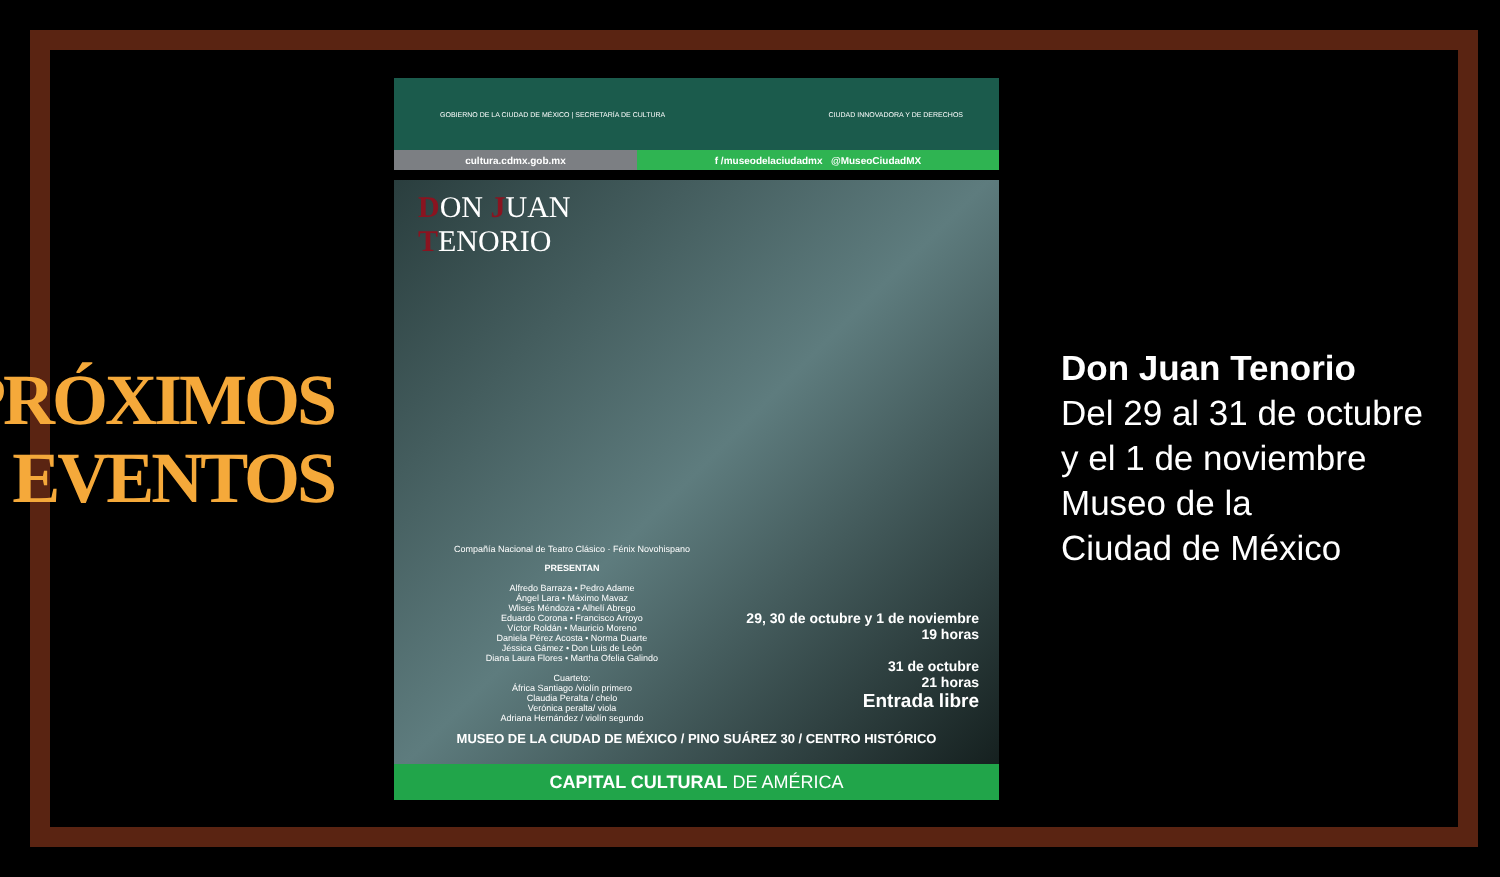PRÓXIMOS
EVENTOS
GOBIERNO DE LA CIUDAD DE MÉXICO | SECRETARÍA DE CULTURA CIUDAD INNOVADORA Y DE DERECHOS
cultura.cdmx.gob.mx f /museodelaciudadmx @MuseoCiudadMX
DON JUAN
TENORIO
Compañía Nacional de Teatro Clásico · Fénix Novohispano
PRESENTAN
Alfredo Barraza • Pedro Adame
Ángel Lara • Máximo Mavaz
Wlises Méndoza • Alhelí Abrego
Eduardo Corona • Francisco Arroyo
Víctor Roldán • Mauricio Moreno
Daniela Pérez Acosta • Norma Duarte
Jéssica Gámez • Don Luis de León
Diana Laura Flores • Martha Ofelia Galindo
Cuarteto:
África Santiago /violín primero
Claudia Peralta / chelo
Verónica peralta/ viola
Adriana Hernández / violín segundo
29, 30 de octubre y 1 de noviembre
19 horas
31 de octubre
21 horas
Entrada libre
MUSEO DE LA CIUDAD DE MÉXICO / PINO SUÁREZ 30 / CENTRO HISTÓRICO
CAPITAL CULTURAL DE AMÉRICA
Don Juan Tenorio
Del 29 al 31 de octubre
y el 1 de noviembre
Museo de la
Ciudad de México